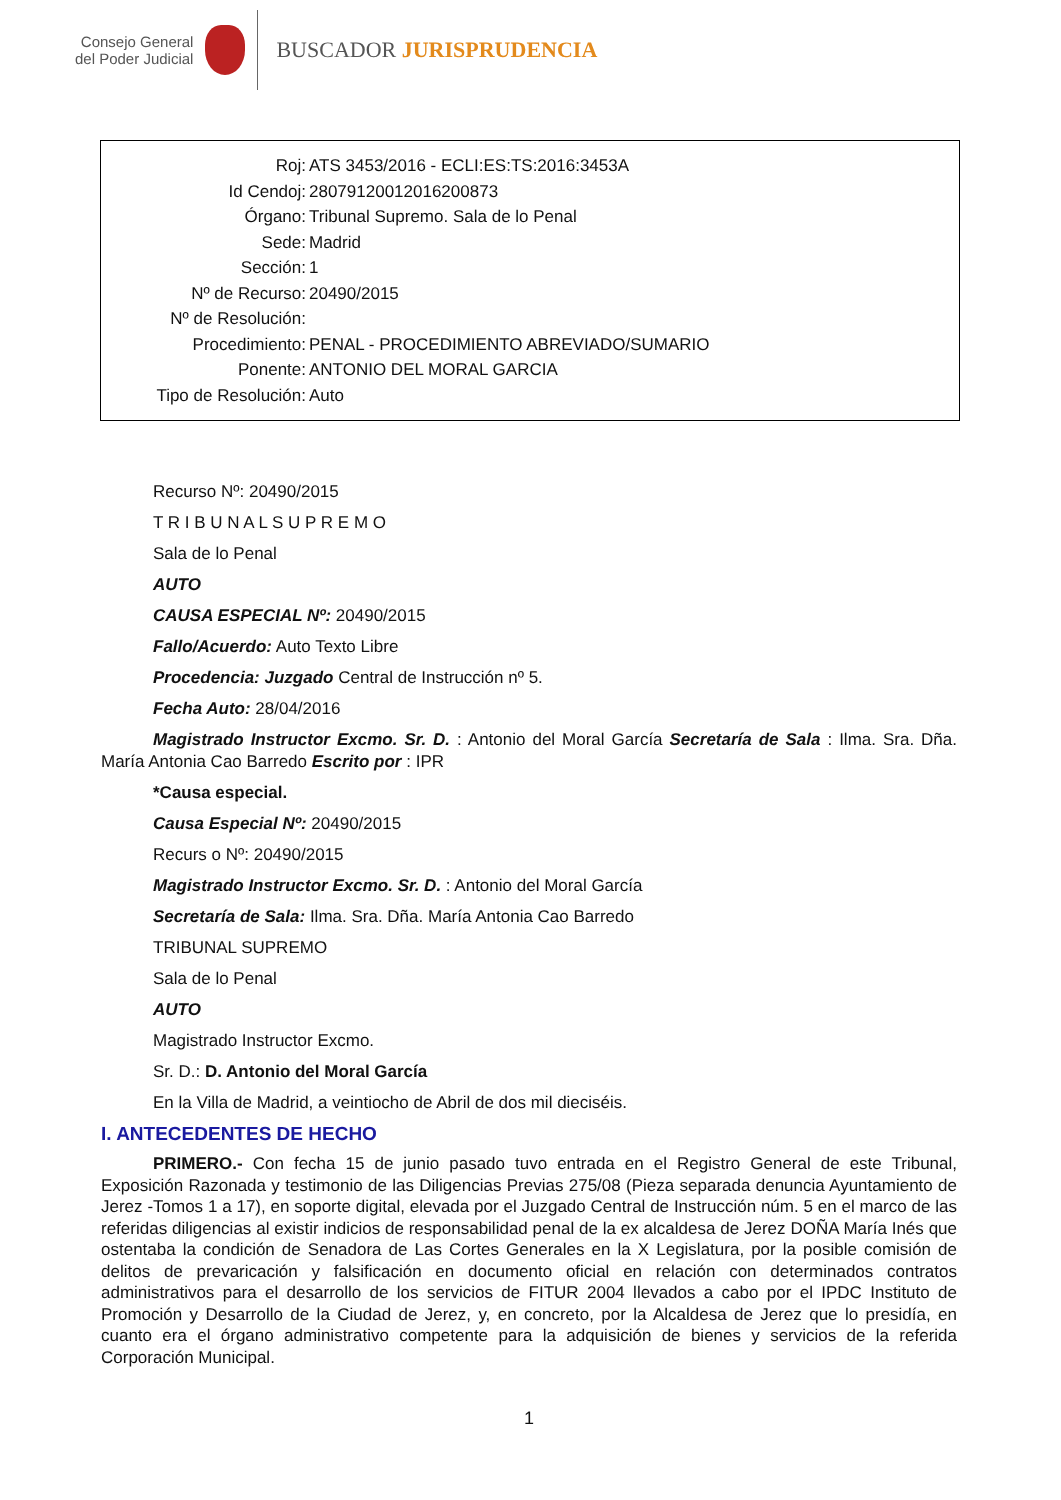Consejo General
del Poder Judicial
BUSCADOR JURISPRUDENCIA
Roj: ATS 3453/2016 - ECLI:ES:TS:2016:3453A
Id Cendoj: 28079120012016200873
Órgano: Tribunal Supremo. Sala de lo Penal
Sede: Madrid
Sección: 1
Nº de Recurso: 20490/2015
Nº de Resolución:
Procedimiento: PENAL - PROCEDIMIENTO ABREVIADO/SUMARIO
Ponente: ANTONIO DEL MORAL GARCIA
Tipo de Resolución: Auto
Recurso Nº: 20490/2015
T R I B U N A L S U P R E M O
Sala de lo Penal
AUTO
CAUSA ESPECIAL Nº: 20490/2015
Fallo/Acuerdo: Auto Texto Libre
Procedencia: Juzgado Central de Instrucción nº 5.
Fecha Auto: 28/04/2016
Magistrado Instructor Excmo. Sr. D. : Antonio del Moral García Secretaría de Sala : Ilma. Sra. Dña. María Antonia Cao Barredo Escrito por : IPR
*Causa especial.
Causa Especial Nº: 20490/2015
Recurs o Nº: 20490/2015
Magistrado Instructor Excmo. Sr. D. : Antonio del Moral García
Secretaría de Sala: Ilma. Sra. Dña. María Antonia Cao Barredo
TRIBUNAL SUPREMO
Sala de lo Penal
AUTO
Magistrado Instructor Excmo.
Sr. D.: D. Antonio del Moral García
En la Villa de Madrid, a veintiocho de Abril de dos mil dieciséis.
I. ANTECEDENTES DE HECHO
PRIMERO.- Con fecha 15 de junio pasado tuvo entrada en el Registro General de este Tribunal, Exposición Razonada y testimonio de las Diligencias Previas 275/08 (Pieza separada denuncia Ayuntamiento de Jerez -Tomos 1 a 17), en soporte digital, elevada por el Juzgado Central de Instrucción núm. 5 en el marco de las referidas diligencias al existir indicios de responsabilidad penal de la ex alcaldesa de Jerez DOÑA María Inés que ostentaba la condición de Senadora de Las Cortes Generales en la X Legislatura, por la posible comisión de delitos de prevaricación y falsificación en documento oficial en relación con determinados contratos administrativos para el desarrollo de los servicios de FITUR 2004 llevados a cabo por el IPDC Instituto de Promoción y Desarrollo de la Ciudad de Jerez, y, en concreto, por la Alcaldesa de Jerez que lo presidía, en cuanto era el órgano administrativo competente para la adquisición de bienes y servicios de la referida Corporación Municipal.
1